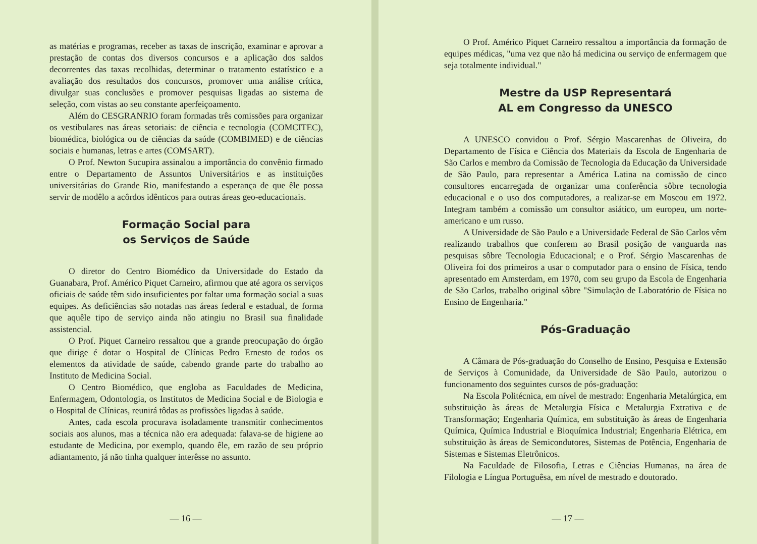as matérias e programas, receber as taxas de inscrição, examinar e aprovar a prestação de contas dos diversos concursos e a aplicação dos saldos decorrentes das taxas recolhidas, determinar o tratamento estatístico e a avaliação dos resultados dos concursos, promover uma análise crítica, divulgar suas conclusões e promover pesquisas ligadas ao sistema de seleção, com vistas ao seu constante aperfeiçoamento.
Além do CESGRANRIO foram formadas três comissões para organizar os vestibulares nas áreas setoriais: de ciência e tecnologia (COMCITEC), biomédica, biológica ou de ciências da saúde (COMBIMED) e de ciências sociais e humanas, letras e artes (COMSART).
O Prof. Newton Sucupira assinalou a importância do convênio firmado entre o Departamento de Assuntos Universitários e as instituições universitárias do Grande Rio, manifestando a esperança de que êle possa servir de modêlo a acôrdos idênticos para outras áreas geo-educacionais.
Formação Social para
os Serviços de Saúde
O diretor do Centro Biomédico da Universidade do Estado da Guanabara, Prof. Américo Piquet Carneiro, afirmou que até agora os serviços oficiais de saúde têm sido insuficientes por faltar uma formação social a suas equipes. As deficiências são notadas nas áreas federal e estadual, de forma que aquêle tipo de serviço ainda não atingiu no Brasil sua finalidade assistencial.
O Prof. Piquet Carneiro ressaltou que a grande preocupação do órgão que dirige é dotar o Hospital de Clínicas Pedro Ernesto de todos os elementos da atividade de saúde, cabendo grande parte do trabalho ao Instituto de Medicina Social.
O Centro Biomédico, que engloba as Faculdades de Medicina, Enfermagem, Odontologia, os Institutos de Medicina Social e de Biologia e o Hospital de Clínicas, reunirá tôdas as profissões ligadas à saúde.
Antes, cada escola procurava isoladamente transmitir conhecimentos sociais aos alunos, mas a técnica não era adequada: falava-se de higiene ao estudante de Medicina, por exemplo, quando êle, em razão de seu próprio adiantamento, já não tinha qualquer interêsse no assunto.
— 16 —
O Prof. Américo Piquet Carneiro ressaltou a importância da formação de equipes médicas, "uma vez que não há medicina ou serviço de enfermagem que seja totalmente individual."
Mestre da USP Representará
AL em Congresso da UNESCO
A UNESCO convidou o Prof. Sérgio Mascarenhas de Oliveira, do Departamento de Física e Ciência dos Materiais da Escola de Engenharia de São Carlos e membro da Comissão de Tecnologia da Educação da Universidade de São Paulo, para representar a América Latina na comissão de cinco consultores encarregada de organizar uma conferência sôbre tecnologia educacional e o uso dos computadores, a realizar-se em Moscou em 1972. Integram também a comissão um consultor asiático, um europeu, um norte-americano e um russo.
A Universidade de São Paulo e a Universidade Federal de São Carlos vêm realizando trabalhos que conferem ao Brasil posição de vanguarda nas pesquisas sôbre Tecnologia Educacional; e o Prof. Sérgio Mascarenhas de Oliveira foi dos primeiros a usar o computador para o ensino de Física, tendo apresentado em Amsterdam, em 1970, com seu grupo da Escola de Engenharia de São Carlos, trabalho original sôbre "Simulação de Laboratório de Física no Ensino de Engenharia."
Pós-Graduação
A Câmara de Pós-graduação do Conselho de Ensino, Pesquisa e Extensão de Serviços à Comunidade, da Universidade de São Paulo, autorizou o funcionamento dos seguintes cursos de pós-graduação:
Na Escola Politécnica, em nível de mestrado: Engenharia Metalúrgica, em substituição às áreas de Metalurgia Física e Metalurgia Extrativa e de Transformação; Engenharia Química, em substituição às áreas de Engenharia Química, Química Industrial e Bioquímica Industrial; Engenharia Elétrica, em substituição às áreas de Semicondutores, Sistemas de Potência, Engenharia de Sistemas e Sistemas Eletrônicos.
Na Faculdade de Filosofia, Letras e Ciências Humanas, na área de Filologia e Língua Portuguêsa, em nível de mestrado e doutorado.
— 17 —